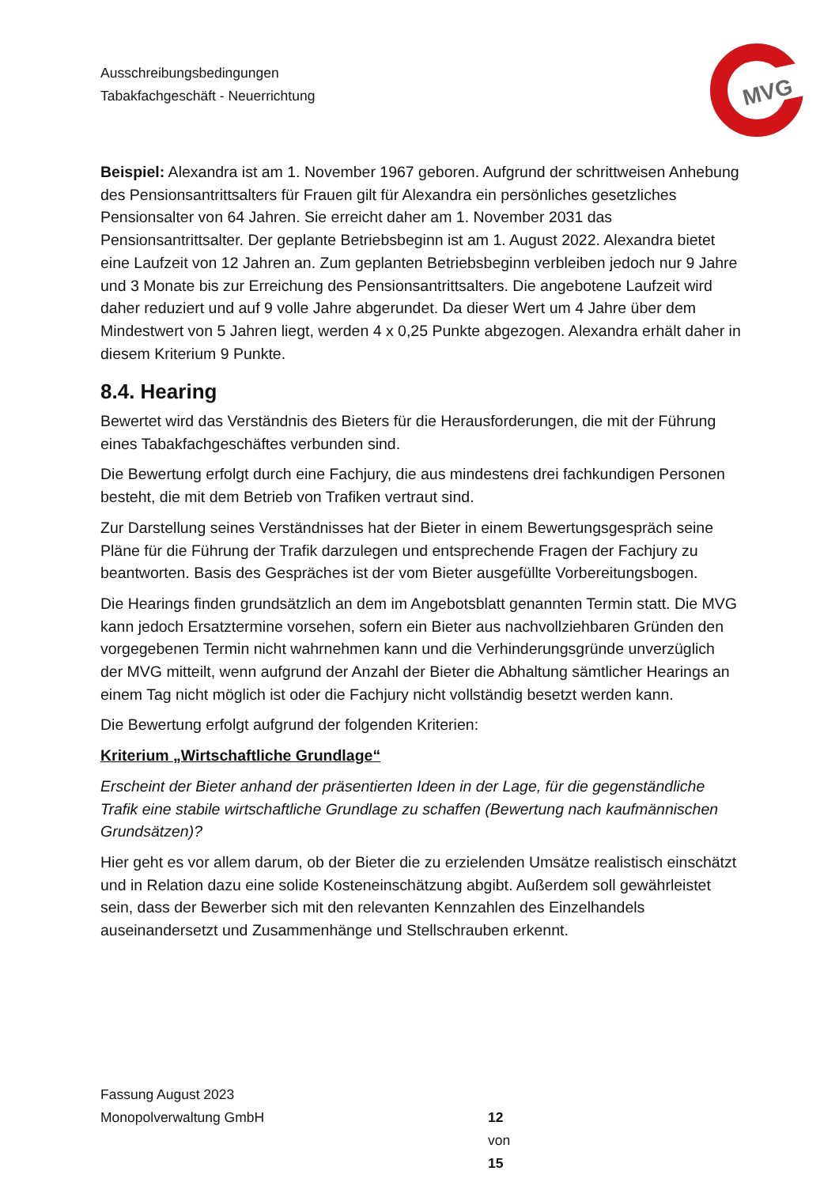Ausschreibungsbedingungen
Tabakfachgeschäft - Neuerrichtung
MVG
Beispiel: Alexandra ist am 1. November 1967 geboren. Aufgrund der schrittweisen Anhebung des Pensionsantrittsalters für Frauen gilt für Alexandra ein persönliches gesetzliches Pensionsalter von 64 Jahren. Sie erreicht daher am 1. November 2031 das Pensionsantrittsalter. Der geplante Betriebsbeginn ist am 1. August 2022. Alexandra bietet eine Laufzeit von 12 Jahren an. Zum geplanten Betriebsbeginn verbleiben jedoch nur 9 Jahre und 3 Monate bis zur Erreichung des Pensionsantrittsalters. Die angebotene Laufzeit wird daher reduziert und auf 9 volle Jahre abgerundet. Da dieser Wert um 4 Jahre über dem Mindestwert von 5 Jahren liegt, werden 4 x 0,25 Punkte abgezogen. Alexandra erhält daher in diesem Kriterium 9 Punkte.
8.4. Hearing
Bewertet wird das Verständnis des Bieters für die Herausforderungen, die mit der Führung eines Tabakfachgeschäftes verbunden sind.
Die Bewertung erfolgt durch eine Fachjury, die aus mindestens drei fachkundigen Personen besteht, die mit dem Betrieb von Trafiken vertraut sind.
Zur Darstellung seines Verständnisses hat der Bieter in einem Bewertungsgespräch seine Pläne für die Führung der Trafik darzulegen und entsprechende Fragen der Fachjury zu beantworten. Basis des Gespräches ist der vom Bieter ausgefüllte Vorbereitungsbogen.
Die Hearings finden grundsätzlich an dem im Angebotsblatt genannten Termin statt. Die MVG kann jedoch Ersatztermine vorsehen, sofern ein Bieter aus nachvollziehbaren Gründen den vorgegebenen Termin nicht wahrnehmen kann und die Verhinderungsgründe unverzüglich der MVG mitteilt, wenn aufgrund der Anzahl der Bieter die Abhaltung sämtlicher Hearings an einem Tag nicht möglich ist oder die Fachjury nicht vollständig besetzt werden kann.
Die Bewertung erfolgt aufgrund der folgenden Kriterien:
Kriterium „Wirtschaftliche Grundlage“
Erscheint der Bieter anhand der präsentierten Ideen in der Lage, für die gegenständliche Trafik eine stabile wirtschaftliche Grundlage zu schaffen (Bewertung nach kaufmännischen Grundsätzen)?
Hier geht es vor allem darum, ob der Bieter die zu erzielenden Umsätze realistisch einschätzt und in Relation dazu eine solide Kosteneinschätzung abgibt. Außerdem soll gewährleistet sein, dass der Bewerber sich mit den relevanten Kennzahlen des Einzelhandels auseinandersetzt und Zusammenhänge und Stellschrauben erkennt.
Fassung August 2023
Monopolverwaltung GmbH
12 von 15